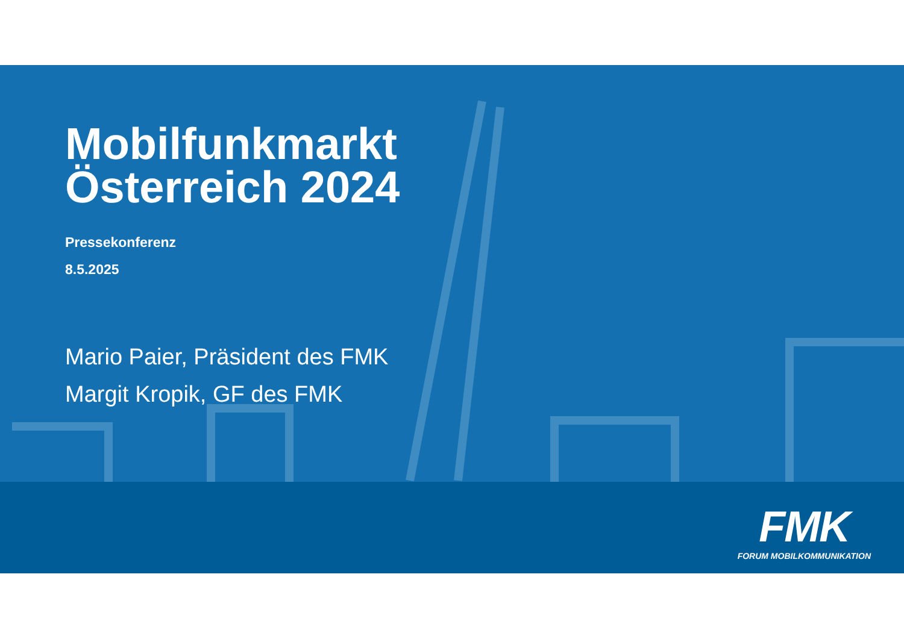Mobilfunkmarkt
Österreich 2024
Pressekonferenz
8.5.2025
Mario Paier, Präsident des FMK
Margit Kropik, GF des FMK
FMK
FORUM MOBILKOMMUNIKATION